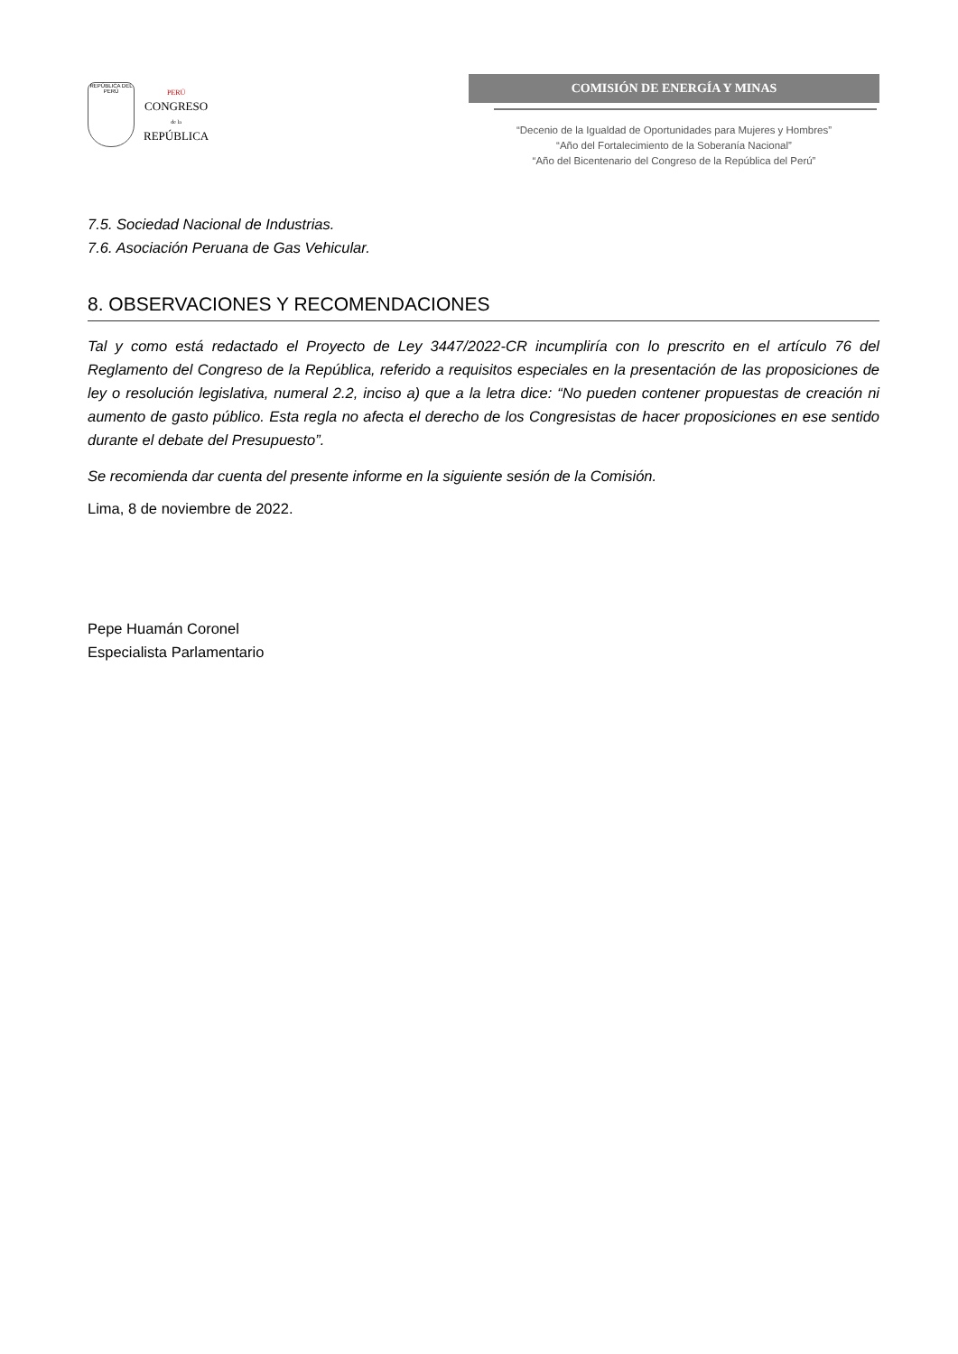REPÚBLICA DEL PERÚ
PERÚ
CONGRESO
de la
REPÚBLICA
COMISIÓN DE ENERGÍA Y MINAS
“Decenio de la Igualdad de Oportunidades para Mujeres y Hombres”
“Año del Fortalecimiento de la Soberanía Nacional”
“Año del Bicentenario del Congreso de la República del Perú”
7.5. Sociedad Nacional de Industrias.
7.6. Asociación Peruana de Gas Vehicular.
8. OBSERVACIONES Y RECOMENDACIONES
Tal y como está redactado el Proyecto de Ley 3447/2022-CR incumpliría con lo prescrito en el artículo 76 del Reglamento del Congreso de la República, referido a requisitos especiales en la presentación de las proposiciones de ley o resolución legislativa, numeral 2.2, inciso a) que a la letra dice: “No pueden contener propuestas de creación ni aumento de gasto público. Esta regla no afecta el derecho de los Congresistas de hacer proposiciones en ese sentido durante el debate del Presupuesto”.
Se recomienda dar cuenta del presente informe en la siguiente sesión de la Comisión.
Lima, 8 de noviembre de 2022.
Pepe Huamán Coronel
Especialista Parlamentario